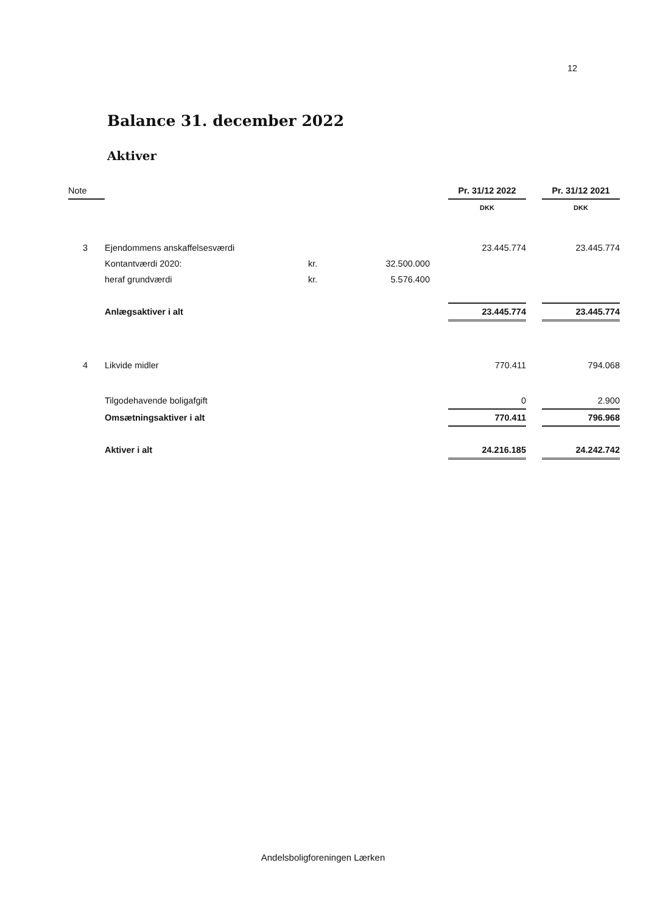12
Balance 31. december 2022
Aktiver
| Note | | | | | Pr. 31/12 2022 | | Pr. 31/12 2021 |
| | | | | | DKK | | DKK |
| 3 | Ejendommens anskaffelsesværdi | | | | 23.445.774 | | 23.445.774 |
| | Kontantværdi 2020: | kr. | 32.500.000 | | | | |
| | heraf grundværdi | kr. | 5.576.400 | | | | |
| | Anlægsaktiver i alt | | | | 23.445.774 | | 23.445.774 |
| 4 | Likvide midler | | | | 770.411 | | 794.068 |
| | Tilgodehavende boligafgift | | | | 0 | | 2.900 |
| | Omsætningsaktiver i alt | | | | 770.411 | | 796.968 |
| | Aktiver i alt | | | | 24.216.185 | | 24.242.742 |
Andelsboligforeningen Lærken